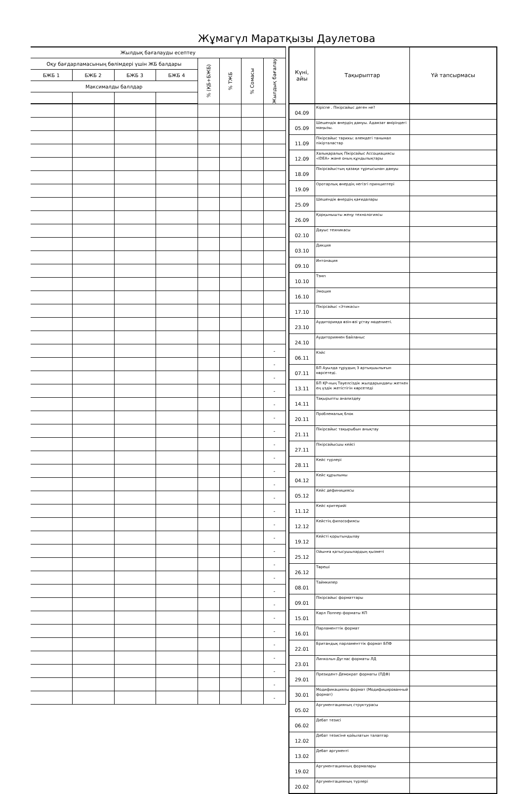Жұмагүл Маратқызы Даулетова
| Жылдық бағалауды есептеу | | | | | | | |
| --- | --- | --- | --- | --- | --- | --- | --- |
| Оқу бағдарламасының бөлімдері үшін ЖБ балдары | | | | % (ҚБ+БЖБ) | % ТЖБ | % Сомасы | Жылдық бағалау |
| БЖБ 1 | БЖБ 2 | БЖБ 3 | БЖБ 4 | | | | |
| Максималды баллдар | | | | | | | |
| | | | | | | | - |
| | | | | | | | - |
| | | | | | | | - |
| | | | | | | | - |
| | | | | | | | - |
| | | | | | | | - |
| | | | | | | | - |
| | | | | | | | - |
| | | | | | | | - |
| | | | | | | | - |
| | | | | | | | - |
| | | | | | | | - |
| | | | | | | | - |
| | | | | | | | - |
| | | | | | | | - |
| | | | | | | | - |
| | | | | | | | - |
| | | | | | | | - |
| | | | | | | | - |
| | | | | | | | - |
| | | | | | | | - |
| | | | | | | | - |
| | | | | | | | - |
| | | | | | | | - |
| | | | | | | | - |
| | | | | | | | - |
| | | | | | | | - |
| Күні, айы | Тақырыптар | Үй тапсырмасы |
| --- | --- | --- |
| 04.09 | Кіріспе . Пікірсайыс деген не? | |
| 05.09 | Шешендік өнердің дамуы. Адамзат өміріндегі маңызы. | |
| 11.09 | Пікірсайыс тарихы: әлемдегі танымал пікірталастар | |
| 12.09 | Халықаралық Пікірсайыс Ассоциациясы «IDEA» және оның құндылықтары | |
| 18.09 | Пікірсайыстың қазақи тұрғысынан дамуы | |
| 19.09 | Оротарлық өнердің негізгі принциптері | |
| 25.09 | Шешендік өнердің қағидалары | |
| 26.09 | Қорқынышты жеңу технологиясы | |
| 02.10 | Дауыс техникасы | |
| 03.10 | Дикция | |
| 09.10 | Интонация | |
| 10.10 | Тэмп | |
| 16.10 | Эмоция | |
| 17.10 | Пікірсайыс «Этикасы» | |
| 23.10 | Аудиторияда өзін-өзі ұстау мәдениеті. | |
| 24.10 | Аудиториямен байланыс | |
| 06.11 | Кэйс | |
| 07.11 | БП Ауылда тұрудың 3 артықшылығын көрсетеді. | |
| 13.11 | БП ҚР-ның Тәуелсіздік жылдарындағы жеткен ең үздік жетістігін көрсетеді | |
| 14.11 | Тақырыпты анализдеу | |
| 20.11 | Проблемалық блок | |
| 21.11 | Пікірсайыс тақырыбын анықтау | |
| 27.11 | Пікірсайысшы кейсі | |
| 28.11 | Кейс түрлері | |
| 04.12 | Кейс құрылымы | |
| 05.12 | Кейс дефинициясы | |
| 11.12 | Кейс критерийі | |
| 12.12 | Кейстің философиясы | |
| 19.12 | Кейсті қорытындылау | |
| 25.12 | Ойынға қатысушылардың қызметі | |
| 26.12 | Төреші | |
| 08.01 | Таймкипер | |
| 09.01 | Пікірсайыс форматтары | |
| 15.01 | Карл Поппер форматы КП | |
| 16.01 | Парламенттік формат | |
| 22.01 | Британдық парламенттік формат БПФ | |
| 23.01 | Линкольн-Дуглас форматы ЛД | |
| 29.01 | Президент-Демократ форматы (ПДФ) | |
| 30.01 | Модификациялы формат (Модифицированный формат) | |
| 05.02 | Аргументацияның структурасы | |
| 06.02 | Дебат тезисі | |
| 12.02 | Дебат тезисіне қойылатын талаптар | |
| 13.02 | Дебат аргументі | |
| 19.02 | Аргументацияның формалары | |
| 20.02 | Аргументацияның түрлері | |